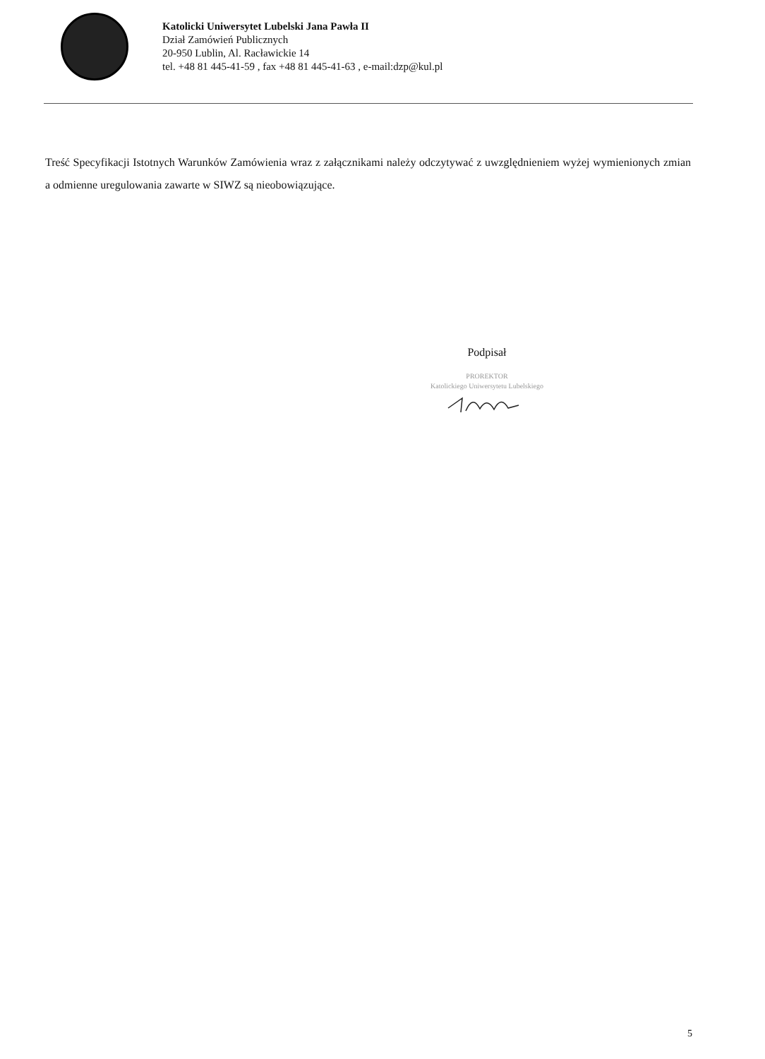Katolicki Uniwersytet Lubelski Jana Pawła II
Dział Zamówień Publicznych
20-950 Lublin, Al. Racławickie 14
tel. +48 81 445-41-59 , fax +48 81 445-41-63 , e-mail:dzp@kul.pl
Treść Specyfikacji Istotnych Warunków Zamówienia wraz z załącznikami należy odczytywać z uwzględnieniem wyżej wymienionych zmian a odmienne uregulowania zawarte w SIWZ są nieobowiązujące.
Podpisał
PROREKTOR
Katolickiego Uniwersytetu Lubelskiego
5